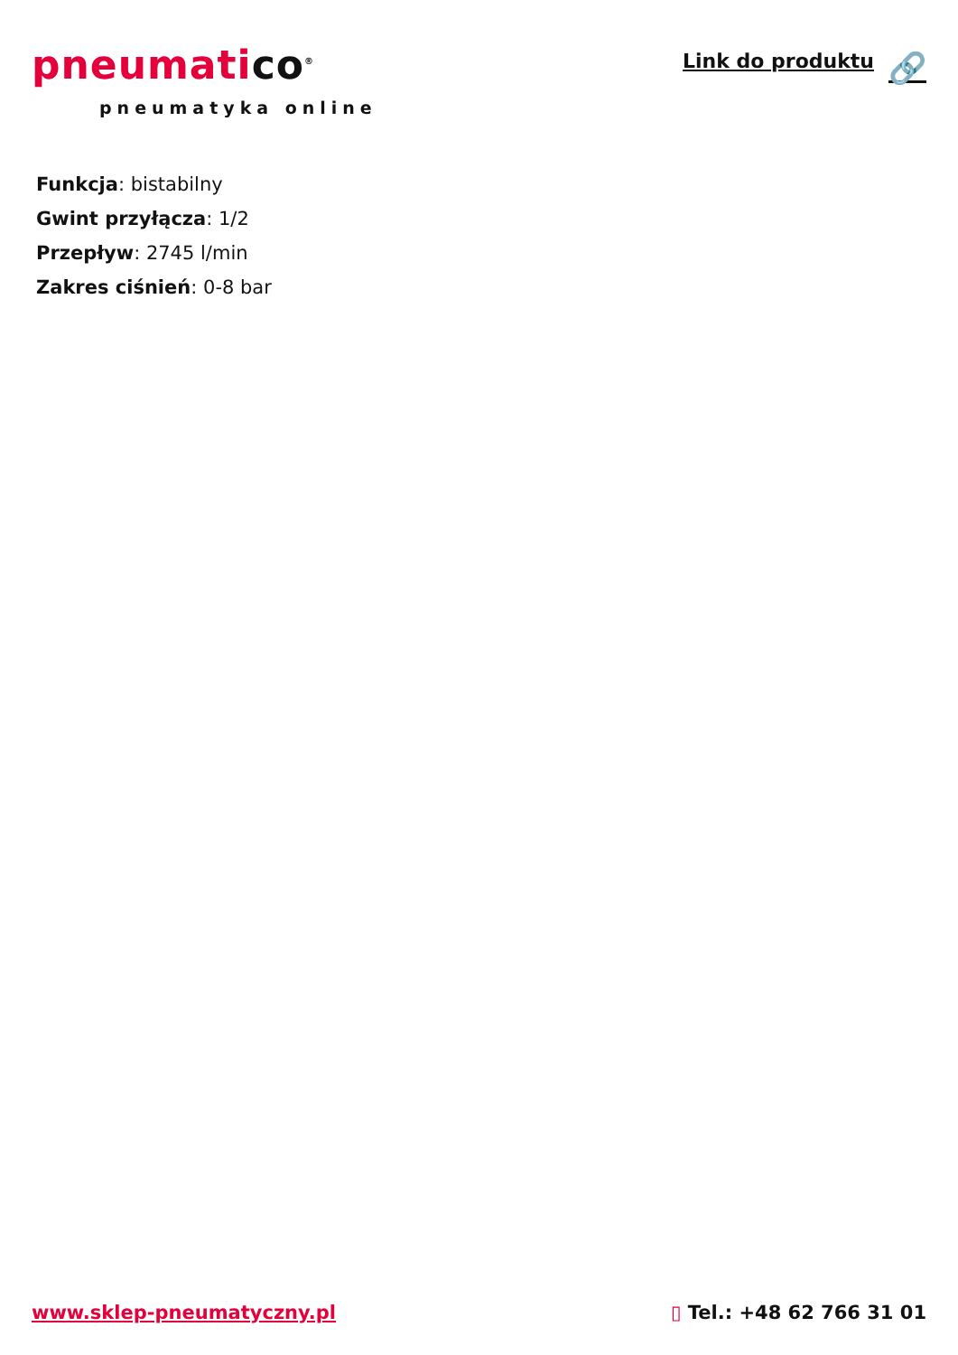pneumatico<sup>®</sup>
pneumatyka online
Link do produktu 🔗
Funkcja: bistabilny
Gwint przyłącza: 1/2
Przepływ: 2745 l/min
Zakres ciśnień: 0-8 bar
www.sklep-pneumatyczny.pl ▯ Tel.: +48 62 766 31 01